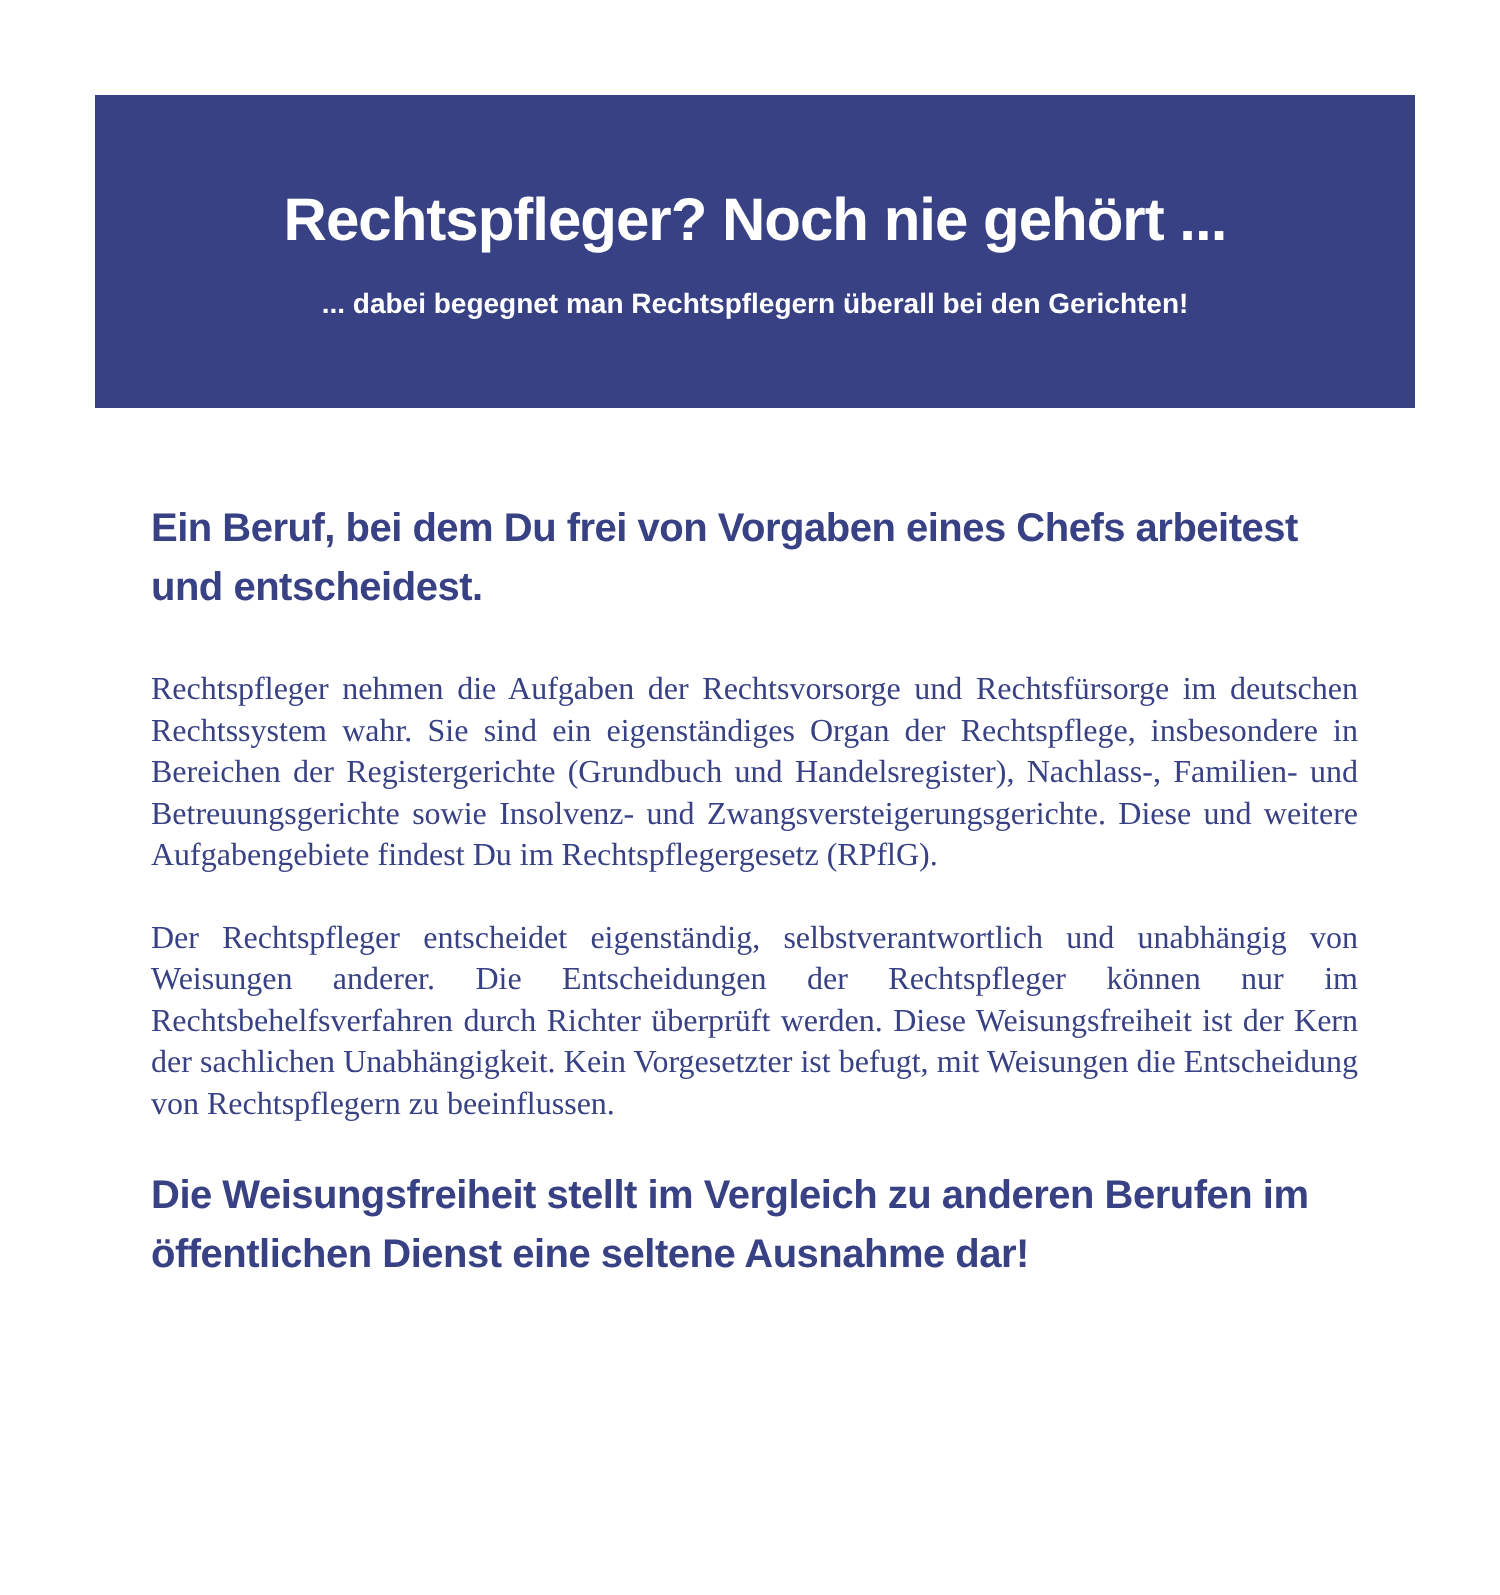Rechtspfleger? Noch nie gehört ...
... dabei begegnet man Rechtspflegern überall bei den Gerichten!
Ein Beruf, bei dem Du frei von Vorgaben eines Chefs arbeitest und entscheidest.
Rechtspfleger nehmen die Aufgaben der Rechtsvorsorge und Rechtsfürsorge im deutschen Rechtssystem wahr. Sie sind ein eigenständiges Organ der Rechtspflege, insbesondere in Bereichen der Registergerichte (Grundbuch und Handelsregister), Nachlass-, Familien- und Betreuungsgerichte sowie Insolvenz- und Zwangsversteigerungsgerichte. Diese und weitere Aufgabengebiete findest Du im Rechtspflegergesetz (RPflG).
Der Rechtspfleger entscheidet eigenständig, selbstverantwortlich und unabhängig von Weisungen anderer. Die Entscheidungen der Rechtspfleger können nur im Rechtsbehelfsverfahren durch Richter überprüft werden. Diese Weisungsfreiheit ist der Kern der sachlichen Unabhängigkeit. Kein Vorgesetzter ist befugt, mit Weisungen die Entscheidung von Rechtspflegern zu beeinflussen.
Die Weisungsfreiheit stellt im Vergleich zu anderen Berufen im öffentlichen Dienst eine seltene Ausnahme dar!